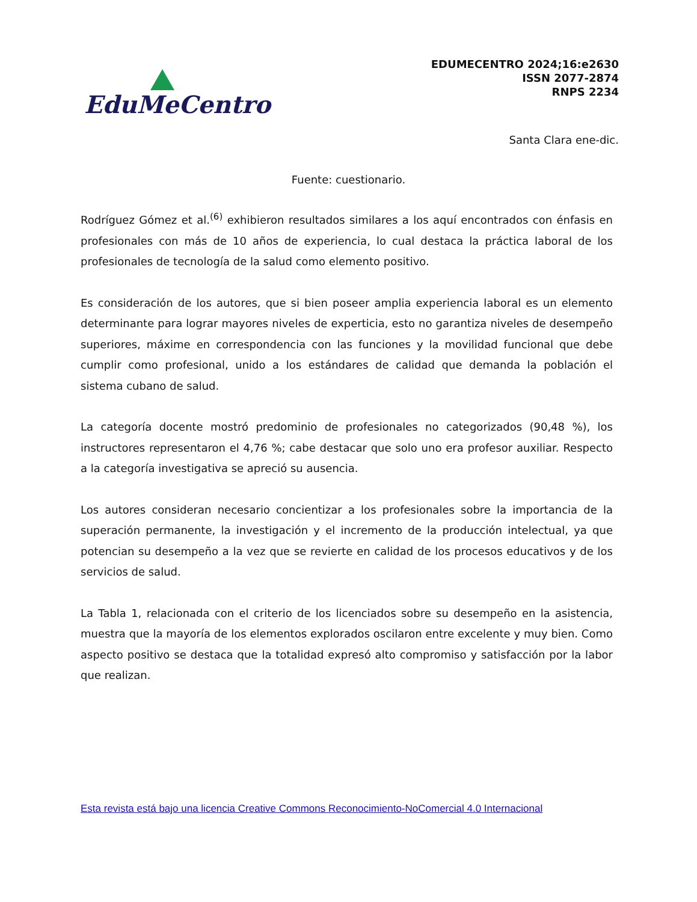EduMeCentro
EDUMECENTRO 2024;16:e2630
ISSN 2077-2874
RNPS 2234
Santa Clara ene-dic.
Fuente: cuestionario.
Rodríguez Gómez et al.<sup>(6)</sup> exhibieron resultados similares a los aquí encontrados con énfasis en profesionales con más de 10 años de experiencia, lo cual destaca la práctica laboral de los profesionales de tecnología de la salud como elemento positivo.
Es consideración de los autores, que si bien poseer amplia experiencia laboral es un elemento determinante para lograr mayores niveles de experticia, esto no garantiza niveles de desempeño superiores, máxime en correspondencia con las funciones y la movilidad funcional que debe cumplir como profesional, unido a los estándares de calidad que demanda la población el sistema cubano de salud.
La categoría docente mostró predominio de profesionales no categorizados (90,48 %), los instructores representaron el 4,76 %; cabe destacar que solo uno era profesor auxiliar. Respecto a la categoría investigativa se apreció su ausencia.
Los autores consideran necesario concientizar a los profesionales sobre la importancia de la superación permanente, la investigación y el incremento de la producción intelectual, ya que potencian su desempeño a la vez que se revierte en calidad de los procesos educativos y de los servicios de salud.
La Tabla 1, relacionada con el criterio de los licenciados sobre su desempeño en la asistencia, muestra que la mayoría de los elementos explorados oscilaron entre excelente y muy bien. Como aspecto positivo se destaca que la totalidad expresó alto compromiso y satisfacción por la labor que realizan.
Esta revista está bajo una licencia Creative Commons Reconocimiento-NoComercial 4.0 Internacional